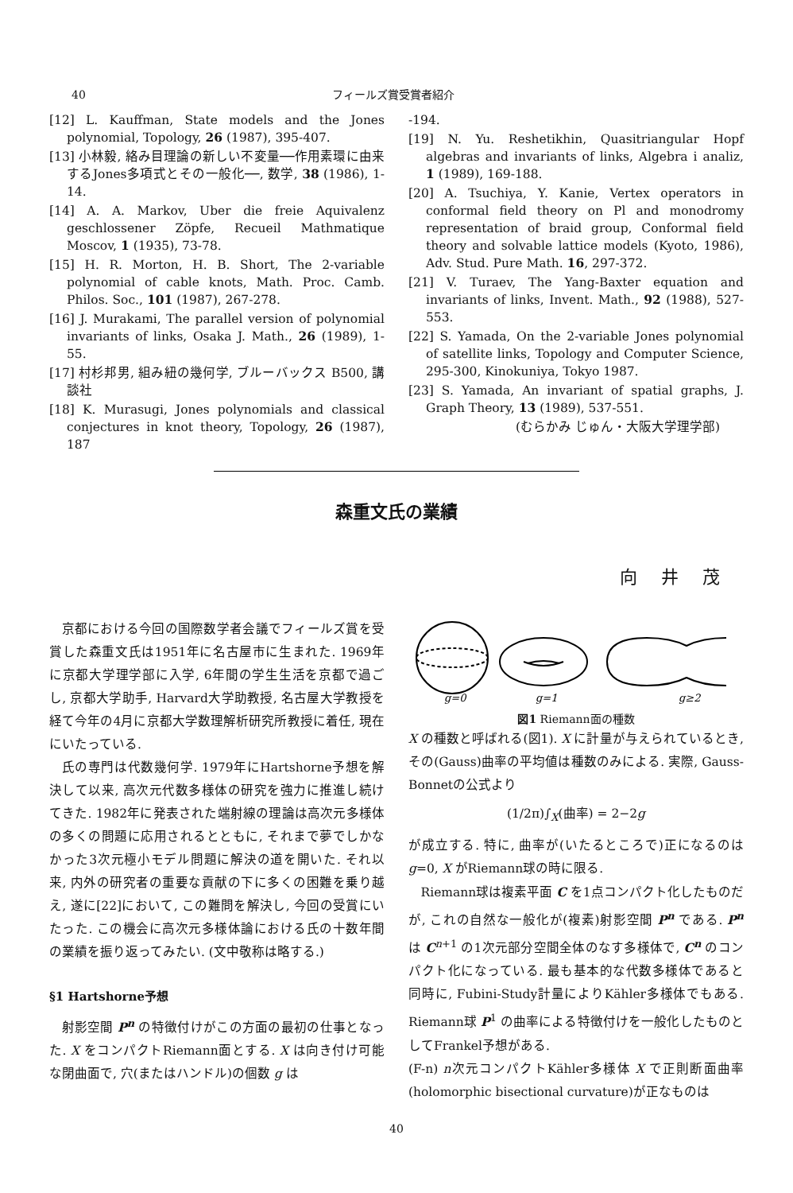40 フィールズ賞受賞者紹介
[12] L. Kauffman, State models and the Jones polynomial, Topology, 26 (1987), 395-407.
[13] 小林毅, 絡み目理論の新しい不変量──作用素環に由来するJones多項式とその一般化──, 数学, 38 (1986), 1-14.
[14] A. A. Markov, Uber die freie Aquivalenz geschlossener Zöpfe, Recueil Mathmatique Moscov, 1 (1935), 73-78.
[15] H. R. Morton, H. B. Short, The 2-variable polynomial of cable knots, Math. Proc. Camb. Philos. Soc., 101 (1987), 267-278.
[16] J. Murakami, The parallel version of polynomial invariants of links, Osaka J. Math., 26 (1989), 1-55.
[17] 村杉邦男, 組み紐の幾何学, ブルーバックス B500, 講談社
[18] K. Murasugi, Jones polynomials and classical conjectures in knot theory, Topology, 26 (1987), 187
-194.
[19] N. Yu. Reshetikhin, Quasitriangular Hopf algebras and invariants of links, Algebra i analiz, 1 (1989), 169-188.
[20] A. Tsuchiya, Y. Kanie, Vertex operators in conformal field theory on Pl and monodromy representation of braid group, Conformal field theory and solvable lattice models (Kyoto, 1986), Adv. Stud. Pure Math. 16, 297-372.
[21] V. Turaev, The Yang-Baxter equation and invariants of links, Invent. Math., 92 (1988), 527-553.
[22] S. Yamada, On the 2-variable Jones polynomial of satellite links, Topology and Computer Science, 295-300, Kinokuniya, Tokyo 1987.
[23] S. Yamada, An invariant of spatial graphs, J. Graph Theory, 13 (1989), 537-551.
(むらかみ じゅん・大阪大学理学部)
森重文氏の業績
向井茂
京都における今回の国際数学者会議でフィールズ賞を受賞した森重文氏は1951年に名古屋市に生まれた. 1969年に京都大学理学部に入学, 6年間の学生生活を京都で過ごし, 京都大学助手, Harvard大学助教授, 名古屋大学教授を経て今年の4月に京都大学数理解析研究所教授に着任, 現在にいたっている.
氏の専門は代数幾何学. 1979年にHartshorne予想を解決して以来, 高次元代数多様体の研究を強力に推進し続けてきた. 1982年に発表された端射線の理論は高次元多様体の多くの問題に応用されるとともに, それまで夢でしかなかった3次元極小モデル問題に解決の道を開いた. それ以来, 内外の研究者の重要な貢献の下に多くの困難を乗り越え, 遂に[22]において, この難問を解決し, 今回の受賞にいたった. この機会に高次元多様体論における氏の十数年間の業績を振り返ってみたい. (文中敬称は略する.)
§1 Hartshorne予想
射影空間 P<sup>n</sup> の特徴付けがこの方面の最初の仕事となった. X をコンパクトRiemann面とする. X は向き付け可能な閉曲面で, 穴(またはハンドル)の個数 g は
g=0
g=1
g≥2
図1 Riemann面の種数
X の種数と呼ばれる(図1). X に計量が与えられているとき, その(Gauss)曲率の平均値は種数のみによる. 実際, Gauss-Bonnetの公式より
(1/2π)∫<sub>X</sub>(曲率) = 2−2g
が成立する. 特に, 曲率が(いたるところで)正になるのは g=0, X がRiemann球の時に限る.
Riemann球は複素平面 C を1点コンパクト化したものだが, これの自然な一般化が(複素)射影空間 P<sup>n</sup> である. P<sup>n</sup> は C<sup>n+1</sup> の1次元部分空間全体のなす多様体で, C<sup>n</sup> のコンパクト化になっている. 最も基本的な代数多様体であると同時に, Fubini-Study計量によりKähler多様体でもある. Riemann球 P<sup>1</sup> の曲率による特徴付けを一般化したものとしてFrankel予想がある.
(F-n) n次元コンパクトKähler多様体 X で正則断面曲率(holomorphic bisectional curvature)が正なものは
40